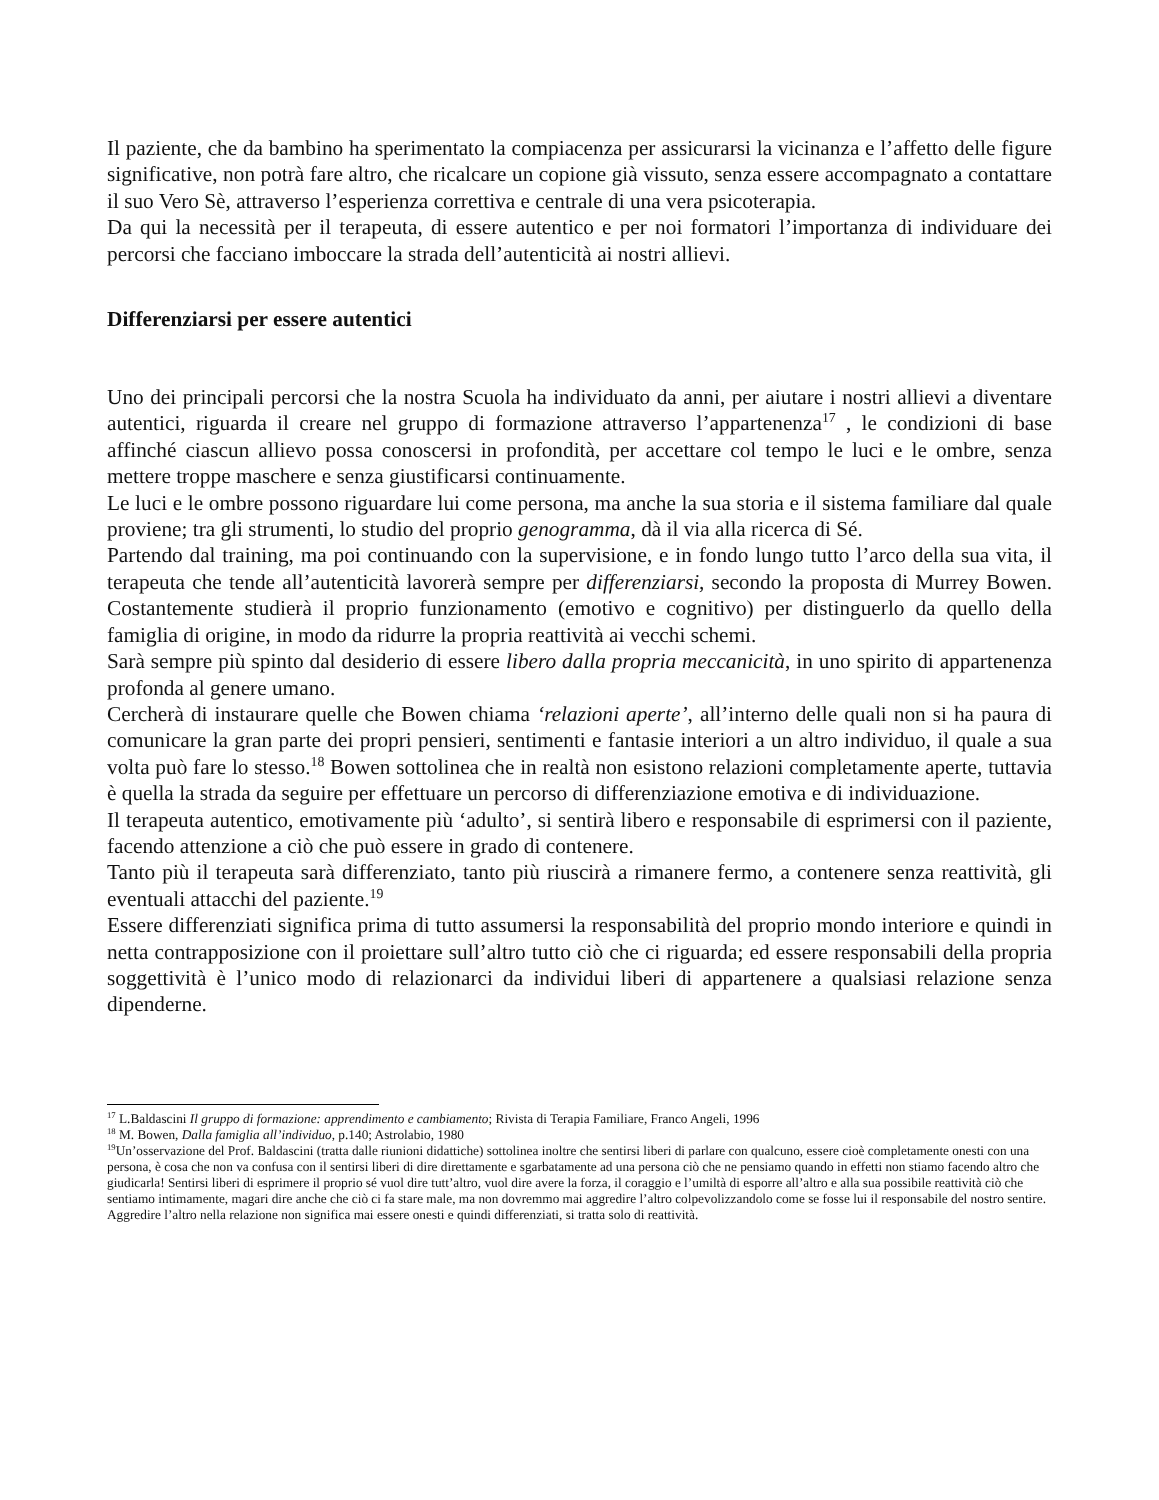Il paziente, che da bambino ha sperimentato la compiacenza per assicurarsi la vicinanza e l’affetto delle figure significative, non potrà fare altro, che ricalcare un copione già vissuto, senza essere accompagnato a contattare il suo Vero Sè, attraverso l’esperienza correttiva e centrale di una vera psicoterapia.
Da qui la necessità per il terapeuta, di essere autentico e per noi formatori l’importanza di individuare dei percorsi che facciano imboccare la strada dell’autenticità ai nostri allievi.
Differenziarsi per essere autentici
Uno dei principali percorsi che la nostra Scuola ha individuato da anni, per aiutare i nostri allievi a diventare autentici, riguarda il creare nel gruppo di formazione attraverso l’appartenenza<sup>17</sup> , le condizioni di base affinché ciascun allievo possa conoscersi in profondità, per accettare col tempo le luci e le ombre, senza mettere troppe maschere e senza giustificarsi continuamente.
Le luci e le ombre possono riguardare lui come persona, ma anche la sua storia e il sistema familiare dal quale proviene; tra gli strumenti, lo studio del proprio genogramma, dà il via alla ricerca di Sé.
Partendo dal training, ma poi continuando con la supervisione, e in fondo lungo tutto l’arco della sua vita, il terapeuta che tende all’autenticità lavorerà sempre per differenziarsi, secondo la proposta di Murrey Bowen. Costantemente studierà il proprio funzionamento (emotivo e cognitivo) per distinguerlo da quello della famiglia di origine, in modo da ridurre la propria reattività ai vecchi schemi.
Sarà sempre più spinto dal desiderio di essere libero dalla propria meccanicità, in uno spirito di appartenenza profonda al genere umano.
Cercherà di instaurare quelle che Bowen chiama ‘relazioni aperte’, all’interno delle quali non si ha paura di comunicare la gran parte dei propri pensieri, sentimenti e fantasie interiori a un altro individuo, il quale a sua volta può fare lo stesso.<sup>18</sup> Bowen sottolinea che in realtà non esistono relazioni completamente aperte, tuttavia è quella la strada da seguire per effettuare un percorso di differenziazione emotiva e di individuazione.
Il terapeuta autentico, emotivamente più ‘adulto’, si sentirà libero e responsabile di esprimersi con il paziente, facendo attenzione a ciò che può essere in grado di contenere.
Tanto più il terapeuta sarà differenziato, tanto più riuscirà a rimanere fermo, a contenere senza reattività, gli eventuali attacchi del paziente.<sup>19</sup>
Essere differenziati significa prima di tutto assumersi la responsabilità del proprio mondo interiore e quindi in netta contrapposizione con il proiettare sull’altro tutto ciò che ci riguarda; ed essere responsabili della propria soggettività è l’unico modo di relazionarci da individui liberi di appartenere a qualsiasi relazione senza dipenderne.
<sup>17</sup> L.Baldascini Il gruppo di formazione: apprendimento e cambiamento; Rivista di Terapia Familiare, Franco Angeli, 1996
<sup>18</sup> M. Bowen, Dalla famiglia all’individuo, p.140; Astrolabio, 1980
<sup>19</sup> Un’osservazione del Prof. Baldascini (tratta dalle riunioni didattiche) sottolinea inoltre che sentirsi liberi di parlare con qualcuno, essere cioè completamente onesti con una persona, è cosa che non va confusa con il sentirsi liberi di dire direttamente e sgarbatamente ad una persona ciò che ne pensiamo quando in effetti non stiamo facendo altro che giudicarla! Sentirsi liberi di esprimere il proprio sé vuol dire tutt’altro, vuol dire avere la forza, il coraggio e l’umiltà di esporre all’altro e alla sua possibile reattività ciò che sentiamo intimamente, magari dire anche che ciò ci fa stare male, ma non dovremmo mai aggredire l’altro colpevolizzandolo come se fosse lui il responsabile del nostro sentire. Aggredire l’altro nella relazione non significa mai essere onesti e quindi differenziati, si tratta solo di reattività.